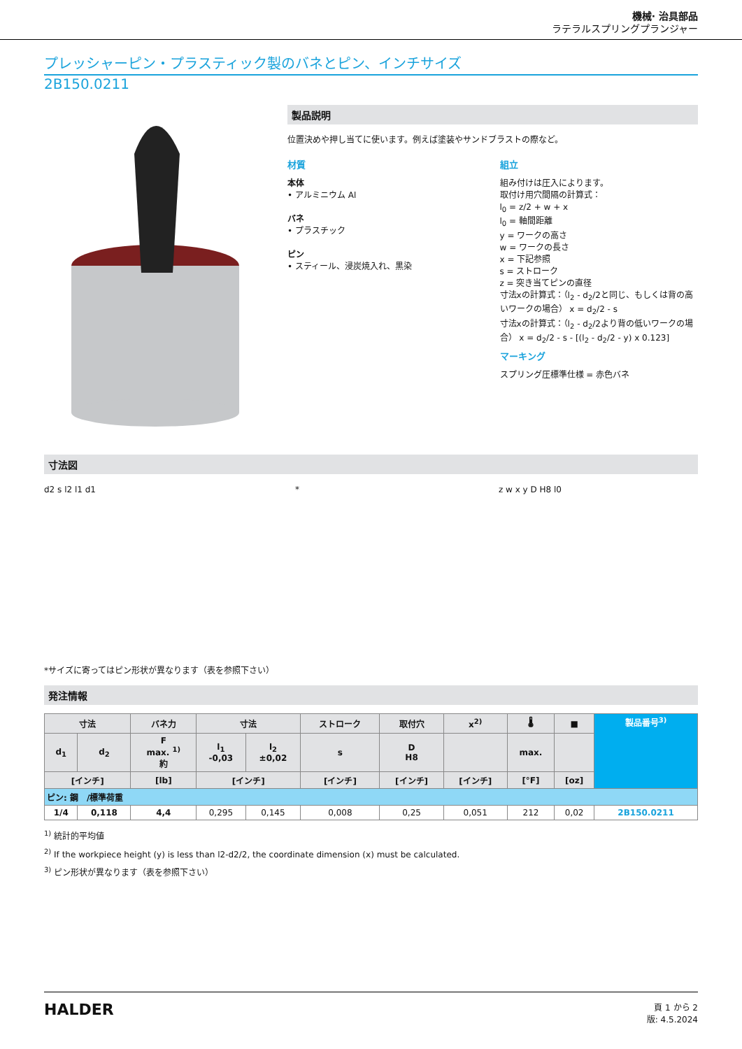機械· 治具部品
ラテラルスプリングプランジャー
プレッシャーピン・プラスティック製のバネとピン、インチサイズ
2B150.0211
製品説明
位置決めや押し当てに使います。例えば塗装やサンドブラストの際など。
材質
本体
• アルミニウム Al
バネ
• プラスチック
ピン
• スティール、浸炭焼入れ、黒染
組立
組み付けは圧入によります。
取付け用穴間隔の計算式：
l<sub>0</sub> = z/2 + w + x
l<sub>0</sub> = 軸間距離
y = ワークの高さ
w = ワークの長さ
x = 下記参照
s = ストローク
z = 突き当てピンの直径
寸法xの計算式：（l<sub>2</sub> - d<sub>2</sub>/2と同じ、もしくは背の高いワークの場合） x = d<sub>2</sub>/2 - s
寸法xの計算式：（l<sub>2</sub> - d<sub>2</sub>/2より背の低いワークの場合） x = d<sub>2</sub>/2 - s - [(l<sub>2</sub> - d<sub>2</sub>/2 - y) x 0.123]
マーキング
スプリング圧標準仕様 = 赤色バネ
寸法図
d2 s l2 l1 d1 * z w x y D H8 l0
*サイズに寄ってはピン形状が異なります（表を参照下さい）
発注情報
| 寸法 | | バネ力 | 寸法 | | ストローク | 取付穴 | x<sup>2)</sup> | 🌡 | ■ | 製品番号<sup>3)</sup> |
| --- | --- | --- | --- | --- | --- | --- | --- | --- | --- | --- |
| d<sub>1</sub> | d<sub>2</sub> | F max. <sup>1)</sup> 約 | l<sub>1</sub> -0,03 | l<sub>2</sub> ±0,02 | s | D H8 | | max. | | |
| [インチ] | | [lb] | [インチ] | | [インチ] | [インチ] | [インチ] | [°F] | [oz] | |
| ピン: 鋼 /標準荷重 | | | | | | | | | | |
| 1/4 | 0,118 | 4,4 | 0,295 | 0,145 | 0,008 | 0,25 | 0,051 | 212 | 0,02 | 2B150.0211 |
<sup>1)</sup> 統計的平均値
<sup>2)</sup> If the workpiece height (y) is less than l2-d2/2, the coordinate dimension (x) must be calculated.
<sup>3)</sup> ピン形状が異なります（表を参照下さい）
HALDER
頁 1 から 2
版: 4.5.2024